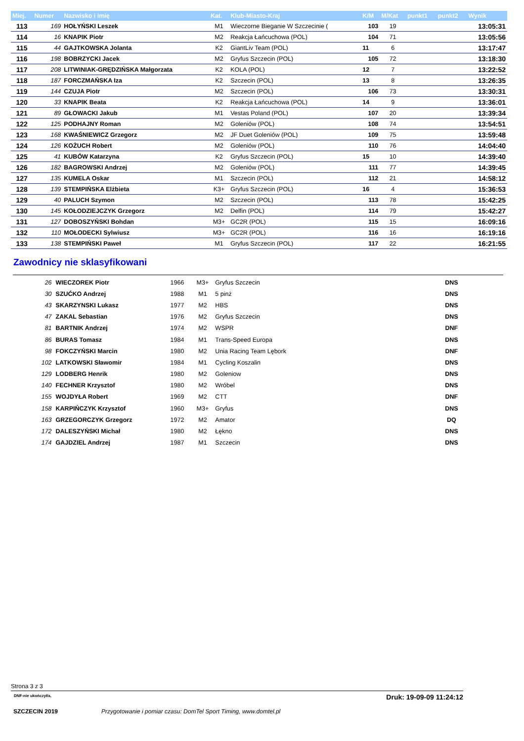| Miej. | Numer | Nazwisko i imię | Kat. | Klub-Miasto-Kraj | K/M | M/Kat | punkt1 | punkt2 | Wynik |
| --- | --- | --- | --- | --- | --- | --- | --- | --- | --- |
| 113 | 169 | HOŁYŃSKI Leszek | M1 | Wieczorne Bieganie W Szczecinie ( | 103 | 19 | | | 13:05:31 |
| 114 | 16 | KNAPIK Piotr | M2 | Reakcja Łańcuchowa (POL) | 104 | 71 | | | 13:05:56 |
| 115 | 44 | GAJTKOWSKA Jolanta | K2 | GiantLiv Team (POL) | 11 | 6 | | | 13:17:47 |
| 116 | 198 | BOBRZYCKI Jacek | M2 | Gryfus Szczecin (POL) | 105 | 72 | | | 13:18:30 |
| 117 | 208 | LITWINIAK-GRĘDZIŃSKA Małgorzata | K2 | KOLA (POL) | 12 | 7 | | | 13:22:52 |
| 118 | 187 | FORCZMAŃSKA Iza | K2 | Szczecin (POL) | 13 | 8 | | | 13:26:35 |
| 119 | 144 | CZUJA Piotr | M2 | Szczecin (POL) | 106 | 73 | | | 13:30:31 |
| 120 | 33 | KNAPIK Beata | K2 | Reakcja Łańcuchowa (POL) | 14 | 9 | | | 13:36:01 |
| 121 | 89 | GŁOWACKI Jakub | M1 | Vestas Poland (POL) | 107 | 20 | | | 13:39:34 |
| 122 | 125 | PODHAJNY Roman | M2 | Goleniów (POL) | 108 | 74 | | | 13:54:51 |
| 123 | 168 | KWAŚNIEWICZ Grzegorz | M2 | JF Duet Goleniów (POL) | 109 | 75 | | | 13:59:48 |
| 124 | 126 | KOŻUCH Robert | M2 | Goleniów (POL) | 110 | 76 | | | 14:04:40 |
| 125 | 41 | KUBÓW Katarzyna | K2 | Gryfus Szczecin (POL) | 15 | 10 | | | 14:39:40 |
| 126 | 182 | BAGROWSKI Andrzej | M2 | Goleniów (POL) | 111 | 77 | | | 14:39:45 |
| 127 | 135 | KUMELA Oskar | M1 | Szczecin (POL) | 112 | 21 | | | 14:58:12 |
| 128 | 139 | STEMPIŃSKA Elżbieta | K3+ | Gryfus Szczecin (POL) | 16 | 4 | | | 15:36:53 |
| 129 | 40 | PALUCH Szymon | M2 | Szczecin (POL) | 113 | 78 | | | 15:42:25 |
| 130 | 145 | KOŁODZIEJCZYK Grzegorz | M2 | Delfin (POL) | 114 | 79 | | | 15:42:27 |
| 131 | 127 | DOBOSZYŃSKI Bohdan | M3+ | GC2R (POL) | 115 | 15 | | | 16:09:16 |
| 132 | 110 | MOŁODECKI Sylwiusz | M3+ | GC2R (POL) | 116 | 16 | | | 16:19:16 |
| 133 | 138 | STEMPIŃSKI Paweł | M1 | Gryfus Szczecin (POL) | 117 | 22 | | | 16:21:55 |
Zawodnicy nie sklasyfikowani
| 26 | WIECZOREK Piotr | 1966 | M3+ | Gryfus Szczecin | DNS | |
| 30 | SZUĆKO Andrzej | 1988 | M1 | 5 pinż | DNS | |
| 43 | SKARZYNSKI Lukasz | 1977 | M2 | HBS | DNS | |
| 47 | ZAKAL Sebastian | 1976 | M2 | Gryfus Szczecin | DNS | |
| 81 | BARTNIK Andrzej | 1974 | M2 | WSPR | DNF | |
| 86 | BURAS Tomasz | 1984 | M1 | Trans-Speed Europa | DNS | |
| 98 | FOKCZYŃSKI Marcin | 1980 | M2 | Unia Racing Team Lębork | DNF | |
| 102 | LATKOWSKI Sławomir | 1984 | M1 | Cycling Koszalin | DNS | |
| 129 | LODBERG Henrik | 1980 | M2 | Goleniow | DNS | |
| 140 | FECHNER Krzysztof | 1980 | M2 | Wróbel | DNS | |
| 155 | WOJDYŁA Robert | 1969 | M2 | CTT | DNF | |
| 158 | KARPIŃCZYK Krzysztof | 1960 | M3+ | Gryfus | DNS | |
| 163 | GRZEGORCZYK Grzegorz | 1972 | M2 | Amator | DQ | |
| 172 | DALESZYŃSKI Michał | 1980 | M2 | Łękno | DNS | |
| 174 | GAJDZIEL Andrzej | 1987 | M1 | Szczecin | DNS | |
Strona 3 z 3
DNF-nie ukończył/a, Druk: 19-09-09 11:24:12
SZCZECIN 2019 Przygotowanie i pomiar czasu: DomTel Sport Timing, www.domtel.pl